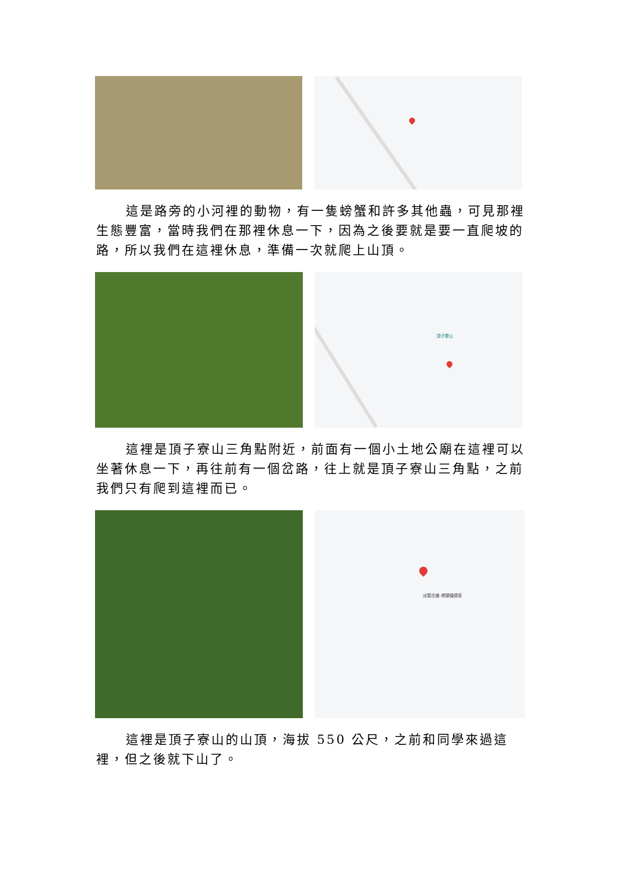這是路旁的小河裡的動物，有一隻螃蟹和許多其他蟲，可見那裡生態豐富，當時我們在那裡休息一下，因為之後要就是要一直爬坡的路，所以我們在這裡休息，準備一次就爬上山頂。
頂子寮山
這裡是頂子寮山三角點附近，前面有一個小土地公廟在這裡可以坐著休息一下，再往前有一個岔路，往上就是頂子寮山三角點，之前我們只有爬到這裡而已。
淡蘭古道-嶺頭福德宮
這裡是頂子寮山的山頂，海拔 550 公尺，之前和同學來過這裡，但之後就下山了。